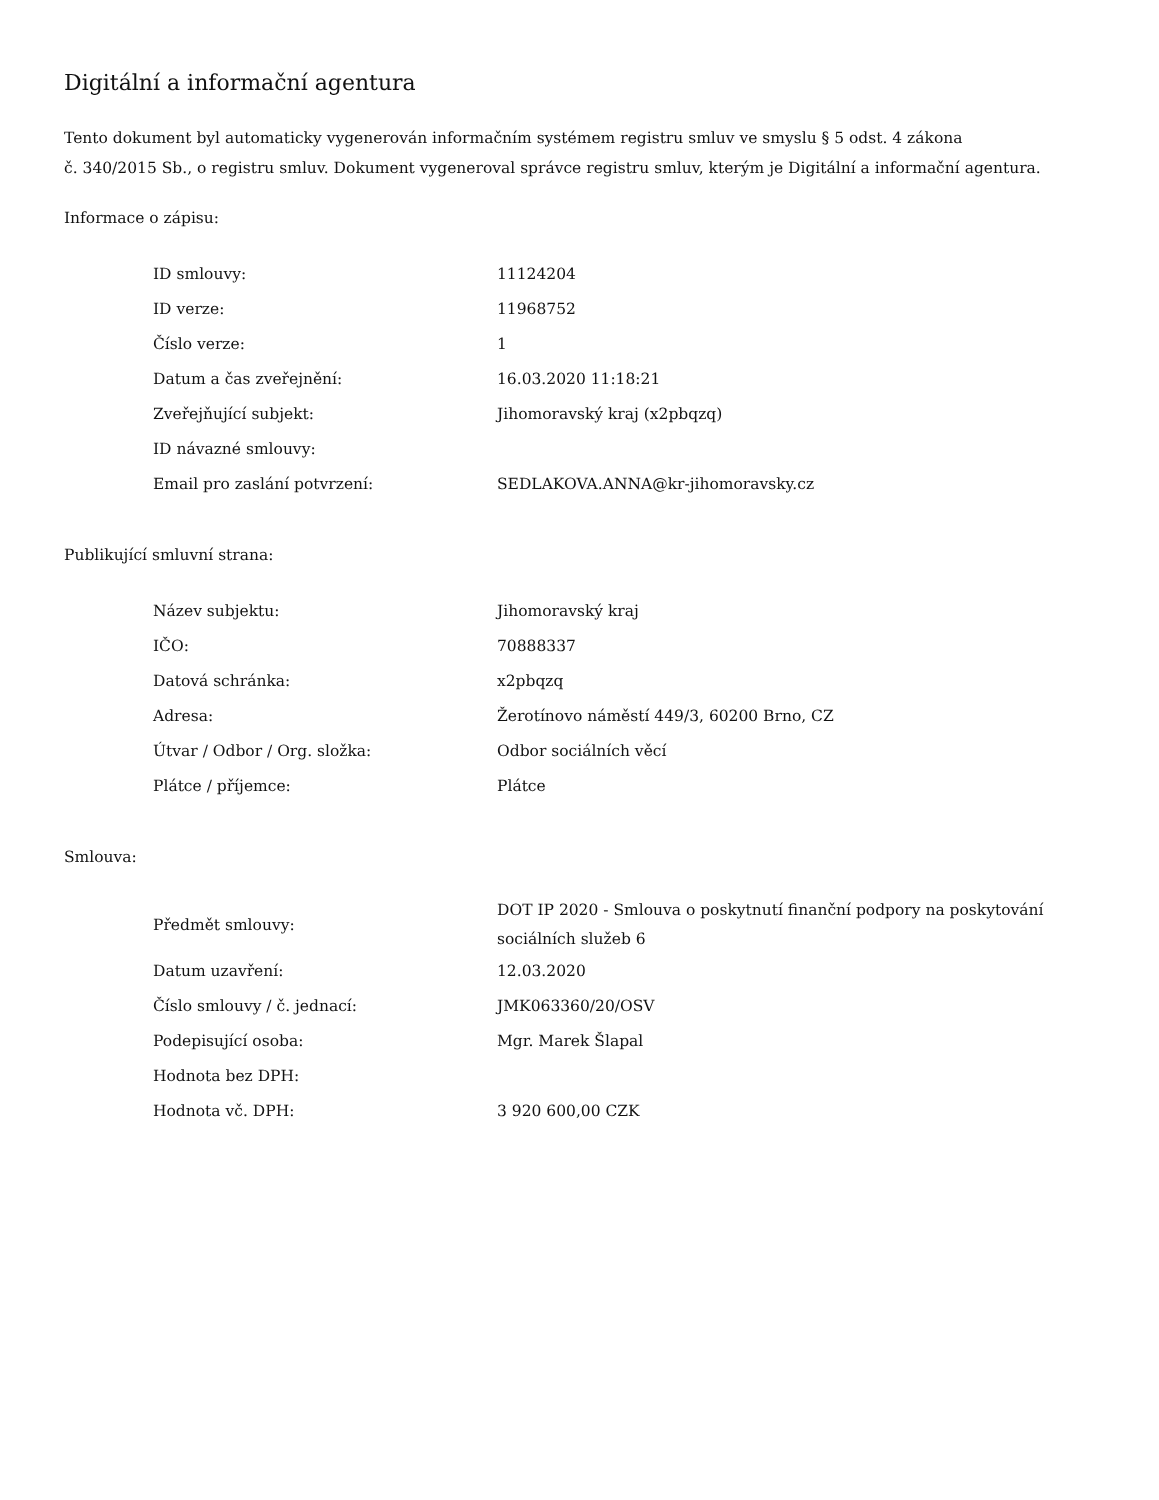Digitální a informační agentura
Tento dokument byl automaticky vygenerován informačním systémem registru smluv ve smyslu § 5 odst. 4 zákona
č. 340/2015 Sb., o registru smluv. Dokument vygeneroval správce registru smluv, kterým je Digitální a informační agentura.
Informace o zápisu:
| ID smlouvy: | 11124204 |
| ID verze: | 11968752 |
| Číslo verze: | 1 |
| Datum a čas zveřejnění: | 16.03.2020 11:18:21 |
| Zveřejňující subjekt: | Jihomoravský kraj (x2pbqzq) |
| ID návazné smlouvy: | |
| Email pro zaslání potvrzení: | SEDLAKOVA.ANNA@kr-jihomoravsky.cz |
Publikující smluvní strana:
| Název subjektu: | Jihomoravský kraj |
| IČO: | 70888337 |
| Datová schránka: | x2pbqzq |
| Adresa: | Žerotínovo náměstí 449/3, 60200 Brno, CZ |
| Útvar / Odbor / Org. složka: | Odbor sociálních věcí |
| Plátce / příjemce: | Plátce |
Smlouva:
| Předmět smlouvy: | DOT IP 2020 - Smlouva o poskytnutí finanční podpory na poskytování sociálních služeb 6 |
| Datum uzavření: | 12.03.2020 |
| Číslo smlouvy / č. jednací: | JMK063360/20/OSV |
| Podepisující osoba: | Mgr. Marek Šlapal |
| Hodnota bez DPH: | |
| Hodnota vč. DPH: | 3 920 600,00 CZK |